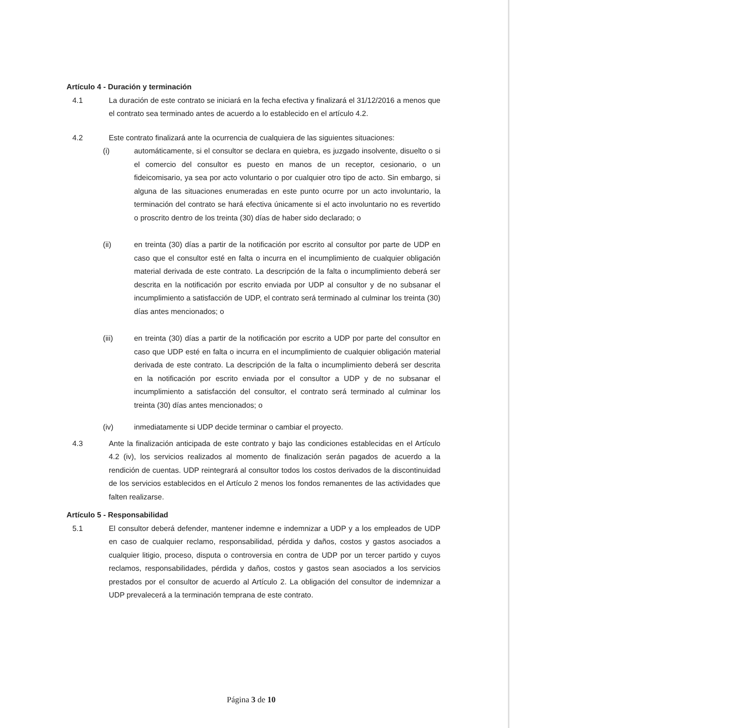Artículo 4 - Duración y terminación
4.1 La duración de este contrato se iniciará en la fecha efectiva y finalizará el 31/12/2016 a menos que el contrato sea terminado antes de acuerdo a lo establecido en el artículo 4.2.
4.2 Este contrato finalizará ante la ocurrencia de cualquiera de las siguientes situaciones:
(i) automáticamente, si el consultor se declara en quiebra, es juzgado insolvente, disuelto o si el comercio del consultor es puesto en manos de un receptor, cesionario, o un fideicomisario, ya sea por acto voluntario o por cualquier otro tipo de acto. Sin embargo, si alguna de las situaciones enumeradas en este punto ocurre por un acto involuntario, la terminación del contrato se hará efectiva únicamente si el acto involuntario no es revertido o proscrito dentro de los treinta (30) días de haber sido declarado; o
(ii) en treinta (30) días a partir de la notificación por escrito al consultor por parte de UDP en caso que el consultor esté en falta o incurra en el incumplimiento de cualquier obligación material derivada de este contrato. La descripción de la falta o incumplimiento deberá ser descrita en la notificación por escrito enviada por UDP al consultor y de no subsanar el incumplimiento a satisfacción de UDP, el contrato será terminado al culminar los treinta (30) días antes mencionados; o
(iii) en treinta (30) días a partir de la notificación por escrito a UDP por parte del consultor en caso que UDP esté en falta o incurra en el incumplimiento de cualquier obligación material derivada de este contrato. La descripción de la falta o incumplimiento deberá ser descrita en la notificación por escrito enviada por el consultor a UDP y de no subsanar el incumplimiento a satisfacción del consultor, el contrato será terminado al culminar los treinta (30) días antes mencionados; o
(iv) inmediatamente si UDP decide terminar o cambiar el proyecto.
4.3 Ante la finalización anticipada de este contrato y bajo las condiciones establecidas en el Artículo 4.2 (iv), los servicios realizados al momento de finalización serán pagados de acuerdo a la rendición de cuentas. UDP reintegrará al consultor todos los costos derivados de la discontinuidad de los servicios establecidos en el Artículo 2 menos los fondos remanentes de las actividades que falten realizarse.
Artículo 5 - Responsabilidad
5.1 El consultor deberá defender, mantener indemne e indemnizar a UDP y a los empleados de UDP en caso de cualquier reclamo, responsabilidad, pérdida y daños, costos y gastos asociados a cualquier litigio, proceso, disputa o controversia en contra de UDP por un tercer partido y cuyos reclamos, responsabilidades, pérdida y daños, costos y gastos sean asociados a los servicios prestados por el consultor de acuerdo al Artículo 2. La obligación del consultor de indemnizar a UDP prevalecerá a la terminación temprana de este contrato.
Página 3 de 10